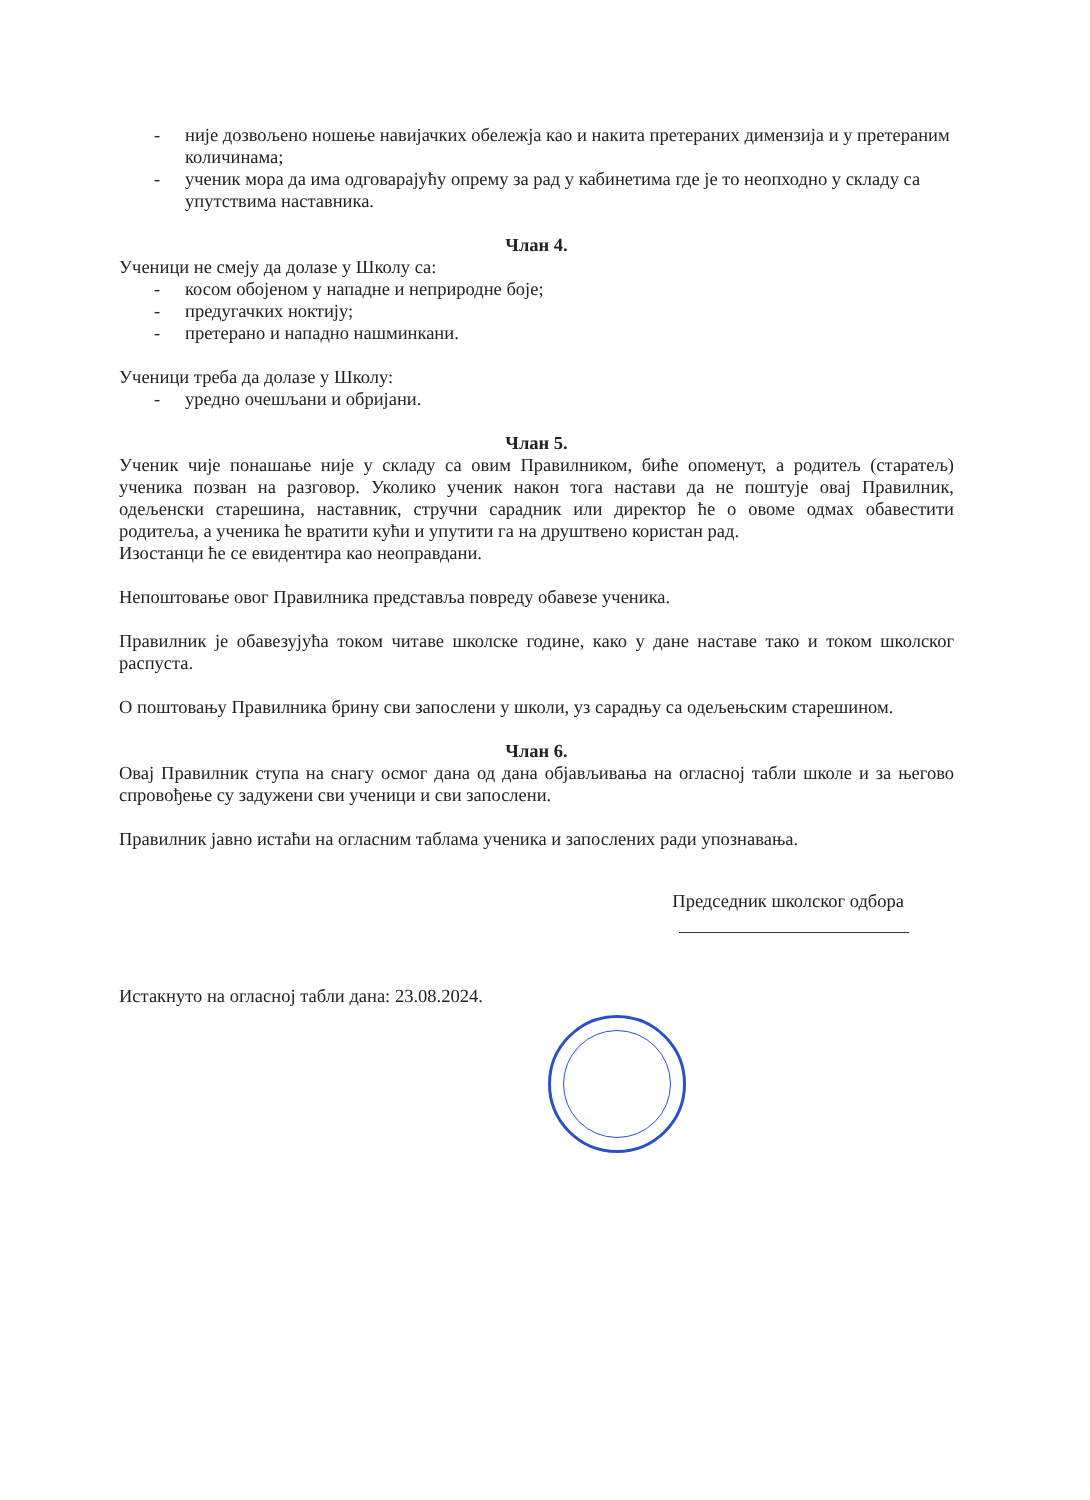- није дозвољено ношење навијачких обележја као и накита претераних димензија и у претераним количинама;
- ученик мора да има одговарајућу опрему за рад у кабинетима где је то неопходно у складу са упутствима наставника.
Члан 4.
Ученици не смеју да долазе у Школу са:
- косом обојеном у нападне и неприродне боје;
- предугачких ноктију;
- претерано и нападно нашминкани.
Ученици треба да долазе у Школу:
- уредно очешљани и обријани.
Члан 5.
Ученик чије понашање није у складу са овим Правилником, биће опоменут, а родитељ (старатељ) ученика позван на разговор. Уколико ученик након тога настави да не поштује овај Правилник, одељенски старешина, наставник, стручни сарадник или директор ће о овоме одмах обавестити родитеља, а ученика ће вратити кући и упутити га на друштвено користан рад.
Изостанци ће се евидентира као неоправдани.
Непоштовање овог Правилника представља повреду обавезе ученика.
Правилник је обавезујућа током читаве школске године, како у дане наставе тако и током школског распуста.
О поштовању Правилника брину сви запослени у школи, уз сарадњу са одељењским старешином.
Члан 6.
Овај Правилник ступа на снагу осмог дана од дана објављивања на огласној табли школе и за његово спровођење су задужени сви ученици и сви запослени.
Правилник јавно истаћи на огласним таблама ученика и запослених ради упознавања.
Председник школског одбора
Истакнуто на огласној табли дана: 23.08.2024.